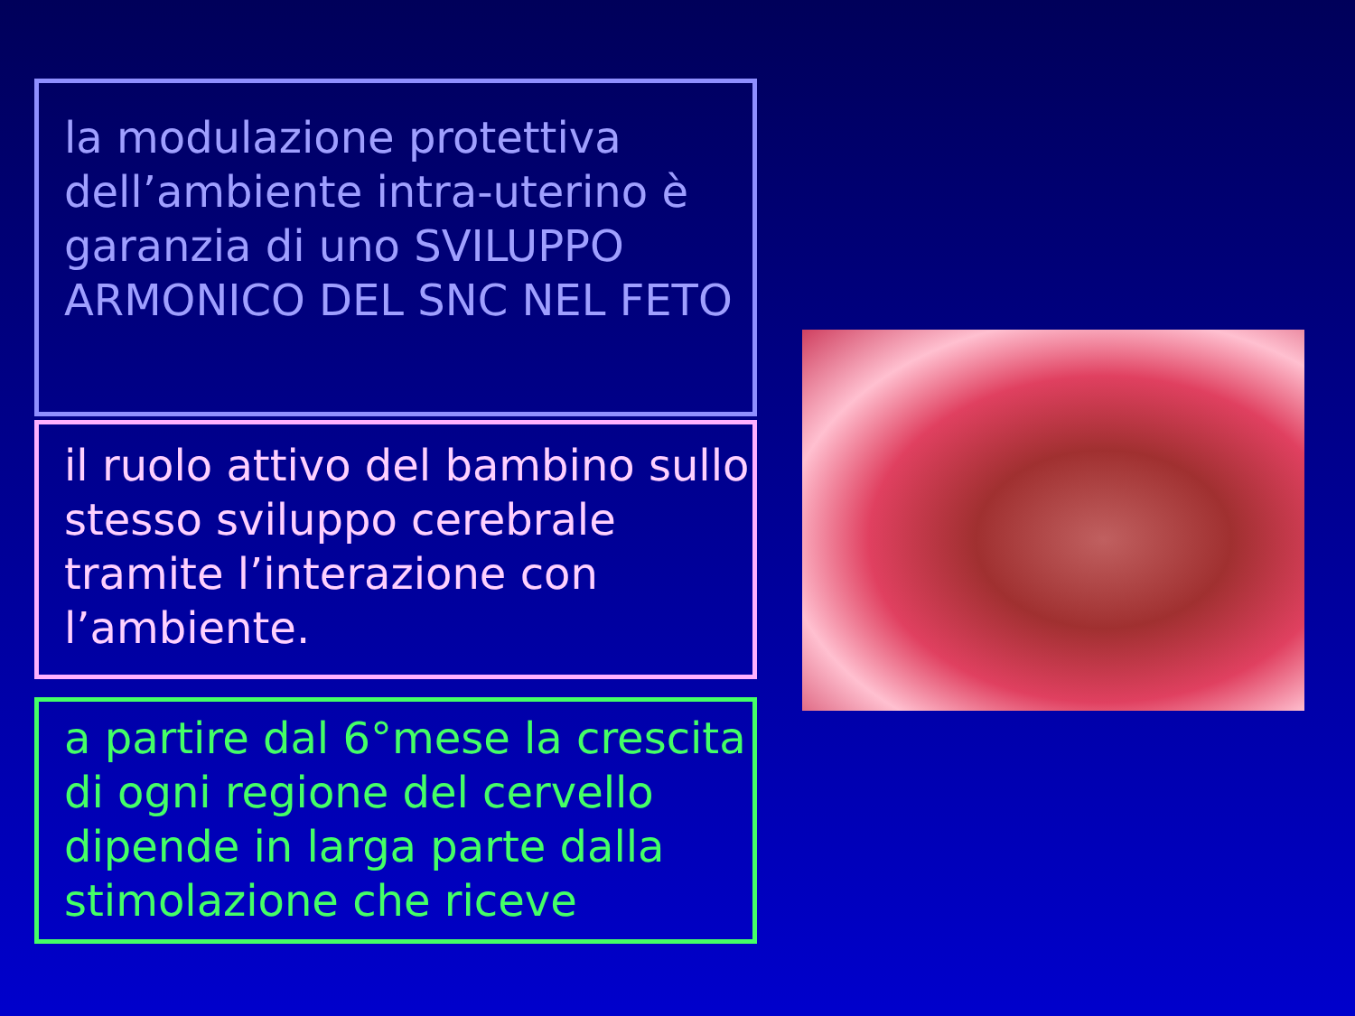la modulazione protettiva dell’ambiente intra-uterino è garanzia di uno SVILUPPO ARMONICO DEL SNC NEL FETO
il ruolo attivo del bambino sullo stesso sviluppo cerebrale tramite l’interazione con l’ambiente.
a partire dal 6°mese la crescita di ogni regione del cervello dipende in larga parte dalla stimolazione che riceve